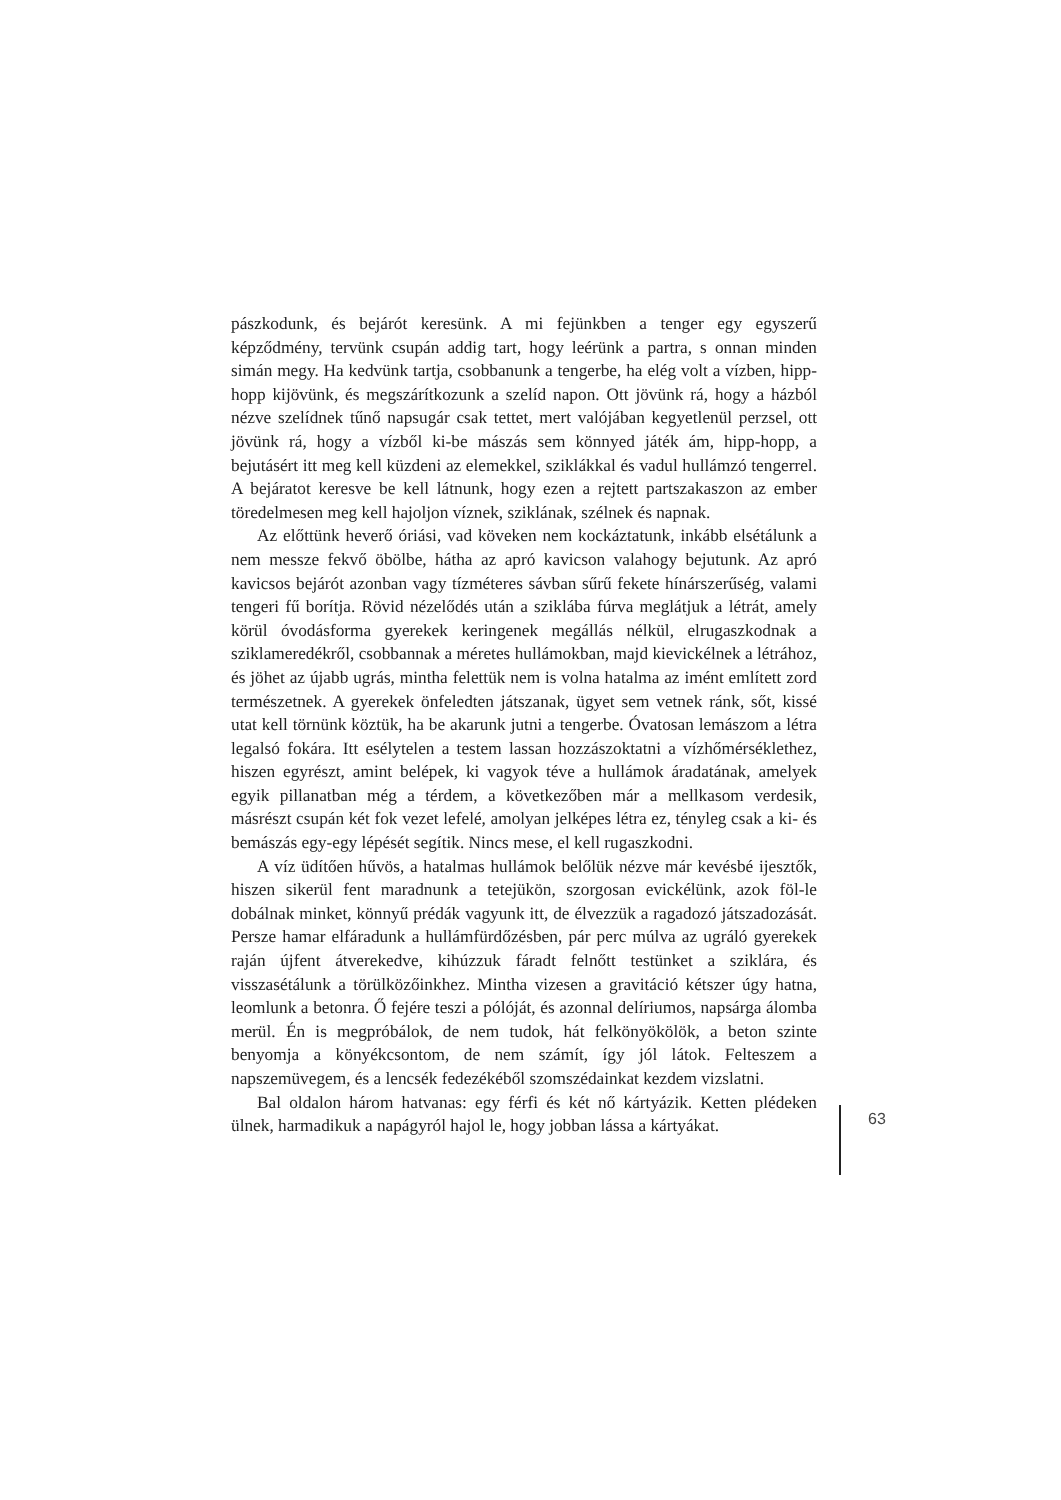pászkodunk, és bejárót keresünk. A mi fejünkben a tenger egy egyszerű képződmény, tervünk csupán addig tart, hogy leérünk a partra, s onnan minden simán megy. Ha kedvünk tartja, csobbanunk a tengerbe, ha elég volt a vízben, hipp-hopp kijövünk, és megszárítkozunk a szelíd napon. Ott jövünk rá, hogy a házból nézve szelídnek tűnő napsugár csak tettet, mert valójában kegyetlenül perzsel, ott jövünk rá, hogy a vízből ki-be mászás sem könnyed játék ám, hipp-hopp, a bejutásért itt meg kell küzdeni az elemekkel, sziklákkal és vadul hullámzó tengerrel. A bejáratot keresve be kell látnunk, hogy ezen a rejtett partszakaszon az ember töredelmesen meg kell hajoljon víznek, sziklának, szélnek és napnak.
Az előttünk heverő óriási, vad köveken nem kockáztatunk, inkább elsétálunk a nem messze fekvő öbölbe, hátha az apró kavicson valahogy bejutunk. Az apró kavicsos bejárót azonban vagy tízméteres sávban sűrű fekete hínárszerűség, valami tengeri fű borítja. Rövid nézelődés után a sziklába fúrva meglátjuk a létrát, amely körül óvodásforma gyerekek keringenek megállás nélkül, elrugaszkodnak a sziklameredékről, csobbannak a méretes hullámokban, majd kievickélnek a létrához, és jöhet az újabb ugrás, mintha felettük nem is volna hatalma az imént említett zord természetnek. A gyerekek önfeledten játszanak, ügyet sem vetnek ránk, sőt, kissé utat kell törnünk köztük, ha be akarunk jutni a tengerbe. Óvatosan lemászom a létra legalsó fokára. Itt esélytelen a testem lassan hozzászoktatni a vízhőmérséklethez, hiszen egyrészt, amint belépek, ki vagyok téve a hullámok áradatának, amelyek egyik pillanatban még a térdem, a következőben már a mellkasom verdesik, másrészt csupán két fok vezet lefelé, amolyan jelképes létra ez, tényleg csak a ki- és bemászás egy-egy lépését segítik. Nincs mese, el kell rugaszkodni.
A víz üdítően hűvös, a hatalmas hullámok belőlük nézve már kevésbé ijesztők, hiszen sikerül fent maradnunk a tetejükön, szorgosan evickélünk, azok föl-le dobálnak minket, könnyű prédák vagyunk itt, de élvezzük a ragadozó játszadozását. Persze hamar elfáradunk a hullámfürdőzésben, pár perc múlva az ugráló gyerekek raján újfent átverekedve, kihúzzuk fáradt felnőtt testünket a sziklára, és visszasétálunk a törülközőinkhez. Mintha vizesen a gravitáció kétszer úgy hatna, leomlunk a betonra. Ő fejére teszi a pólóját, és azonnal delíriumos, napsárga álomba merül. Én is megpróbálok, de nem tudok, hát felkönyökölök, a beton szinte benyomja a könyékcsontom, de nem számít, így jól látok. Felteszem a napszemüvegem, és a lencsék fedezékéből szomszédainkat kezdem vizslatni.
Bal oldalon három hatvanas: egy férfi és két nő kártyázik. Ketten plédeken ülnek, harmadikuk a napágyról hajol le, hogy jobban lássa a kártyákat.
63